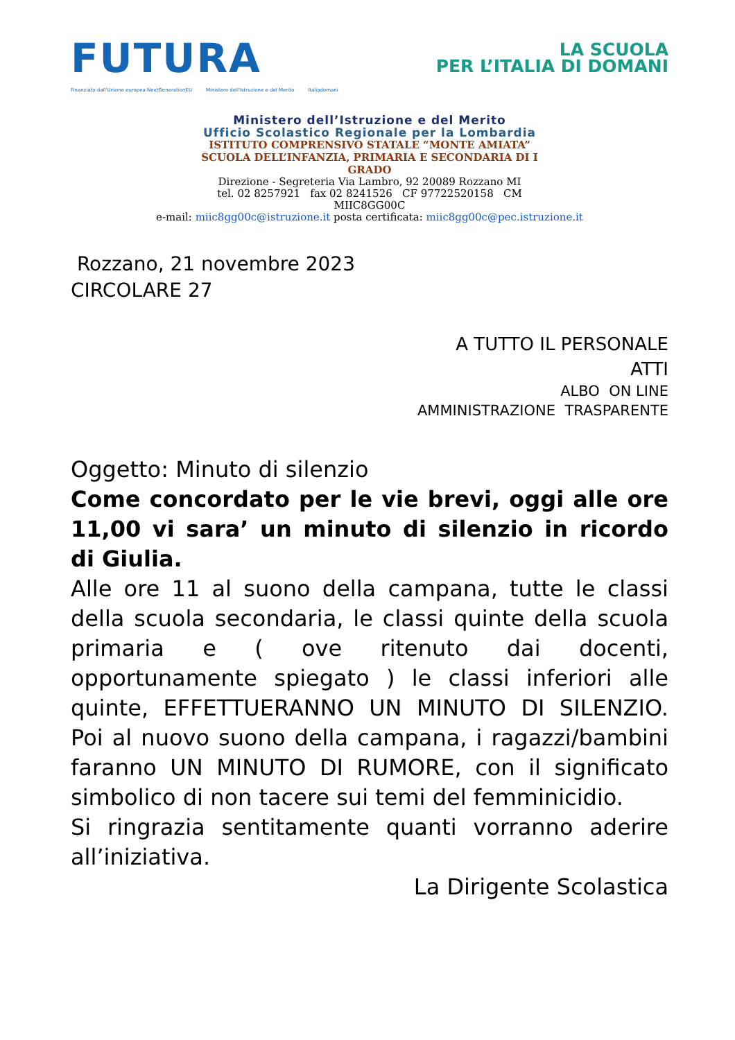FUTURA
LA SCUOLA
PER L’ITALIA DI DOMANI
Finanziato dall'Unione europea NextGenerationEU Ministero dell'Istruzione e del Merito Italiadomani
Ministero dell’Istruzione e del Merito
Ufficio Scolastico Regionale per la Lombardia
ISTITUTO COMPRENSIVO STATALE “MONTE AMIATA”
SCUOLA DELL’INFANZIA, PRIMARIA E SECONDARIA DI I
GRADO
Direzione - Segreteria Via Lambro, 92 20089 Rozzano MI
tel. 02 8257921 fax 02 8241526 CF 97722520158 CM
MIIC8GG00C
e-mail: miic8gg00c@istruzione.it posta certificata: miic8gg00c@pec.istruzione.it
Rozzano, 21 novembre 2023
CIRCOLARE 27
A TUTTO IL PERSONALE
ATTI
ALBO ON LINE
AMMINISTRAZIONE TRASPARENTE
Oggetto: Minuto di silenzio
Come concordato per le vie brevi, oggi alle ore 11,00 vi sara’ un minuto di silenzio in ricordo di Giulia.
Alle ore 11 al suono della campana, tutte le classi della scuola secondaria, le classi quinte della scuola primaria e ( ove ritenuto dai docenti, opportunamente spiegato ) le classi inferiori alle quinte, EFFETTUERANNO UN MINUTO DI SILENZIO. Poi al nuovo suono della campana, i ragazzi/bambini faranno UN MINUTO DI RUMORE, con il significato simbolico di non tacere sui temi del femminicidio.
Si ringrazia sentitamente quanti vorranno aderire all’iniziativa.
La Dirigente Scolastica